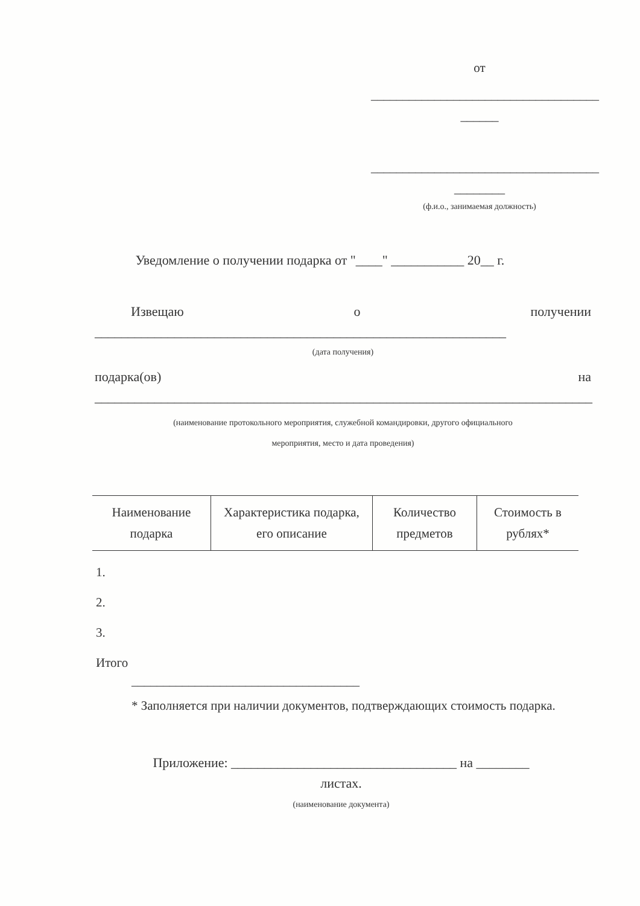от
____________________________________
______
____________________________________
________
(ф.и.о., занимаемая должность)
Уведомление о получении подарка от "____" ___________ 20__ г.
Извещаю о получении
______________________________________________________________
(дата получения)
подарка(ов) на
___________________________________________________________________________
(наименование протокольного мероприятия, служебной командировки, другого официального
мероприятия, место и дата проведения)
| Наименование подарка | Характеристика подарка, его описание | Количество предметов | Стоимость в рублях* |
| --- | --- | --- | --- |
1.
2.
3.
Итого
____________________________________
* Заполняется при наличии документов, подтверждающих стоимость подарка.
Приложение: __________________________________ на ________
листах.
(наименование документа)